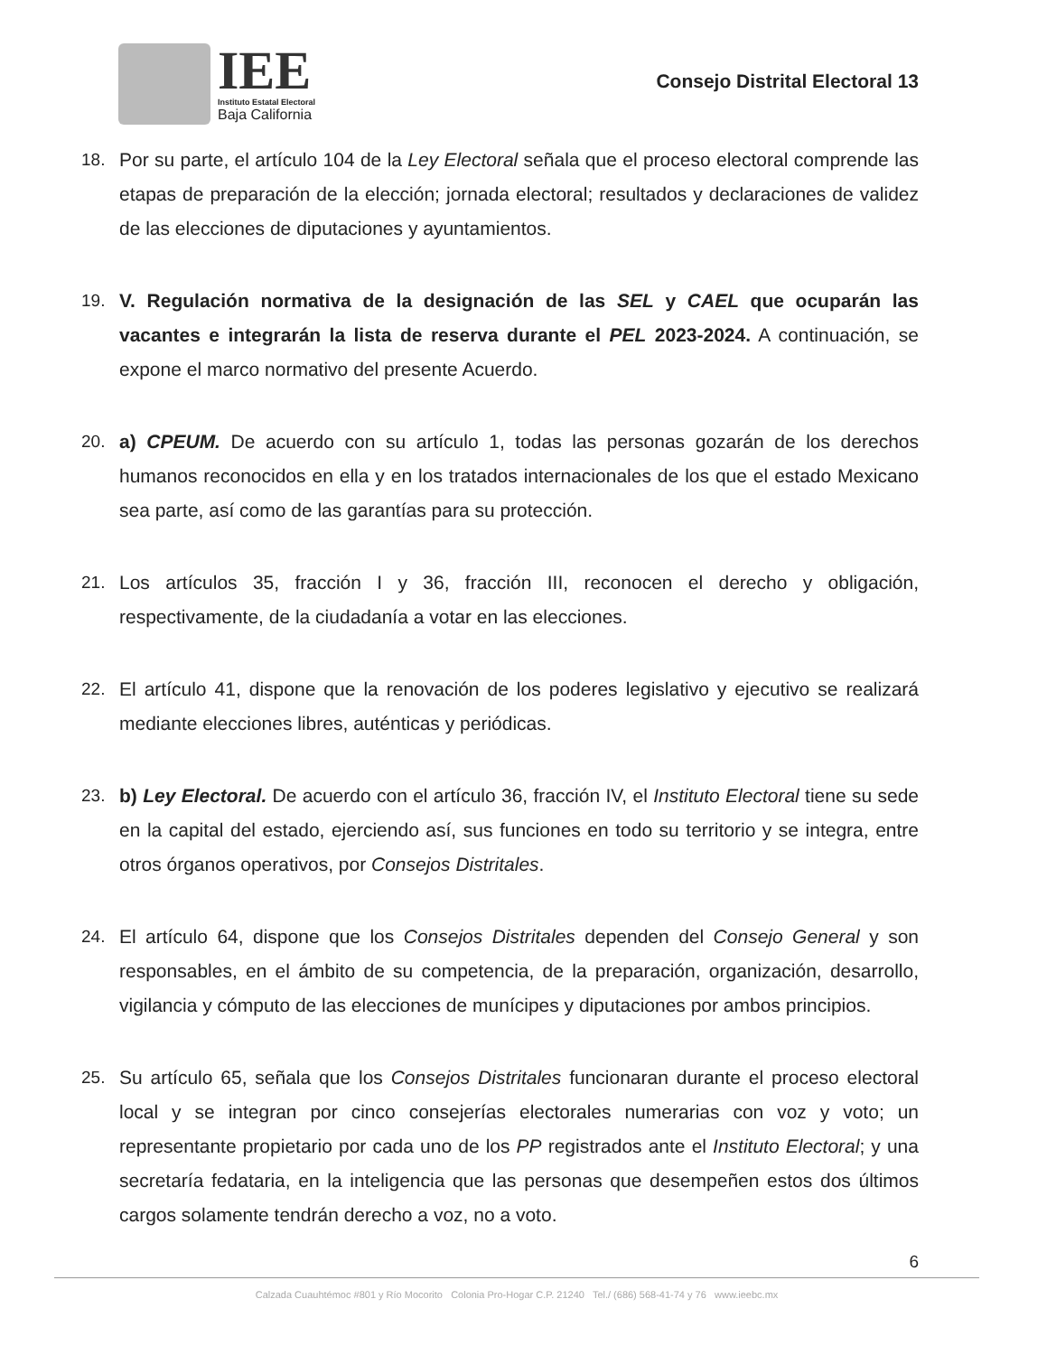IEE
Instituto Estatal Electoral
Baja California
Consejo Distrital Electoral 13
18. Por su parte, el artículo 104 de la Ley Electoral señala que el proceso electoral comprende las etapas de preparación de la elección; jornada electoral; resultados y declaraciones de validez de las elecciones de diputaciones y ayuntamientos.
19. V. Regulación normativa de la designación de las SEL y CAEL que ocuparán las vacantes e integrarán la lista de reserva durante el PEL 2023-2024. A continuación, se expone el marco normativo del presente Acuerdo.
20. a) CPEUM. De acuerdo con su artículo 1, todas las personas gozarán de los derechos humanos reconocidos en ella y en los tratados internacionales de los que el estado Mexicano sea parte, así como de las garantías para su protección.
21. Los artículos 35, fracción I y 36, fracción III, reconocen el derecho y obligación, respectivamente, de la ciudadanía a votar en las elecciones.
22. El artículo 41, dispone que la renovación de los poderes legislativo y ejecutivo se realizará mediante elecciones libres, auténticas y periódicas.
23. b) Ley Electoral. De acuerdo con el artículo 36, fracción IV, el Instituto Electoral tiene su sede en la capital del estado, ejerciendo así, sus funciones en todo su territorio y se integra, entre otros órganos operativos, por Consejos Distritales.
24. El artículo 64, dispone que los Consejos Distritales dependen del Consejo General y son responsables, en el ámbito de su competencia, de la preparación, organización, desarrollo, vigilancia y cómputo de las elecciones de munícipes y diputaciones por ambos principios.
25. Su artículo 65, señala que los Consejos Distritales funcionaran durante el proceso electoral local y se integran por cinco consejerías electorales numerarias con voz y voto; un representante propietario por cada uno de los PP registrados ante el Instituto Electoral; y una secretaría fedataria, en la inteligencia que las personas que desempeñen estos dos últimos cargos solamente tendrán derecho a voz, no a voto.
6
Calzada Cuauhtémoc #801 y Río Mocorito Colonia Pro-Hogar C.P. 21240 Tel./ (686) 568-41-74 y 76 www.ieebc.mx